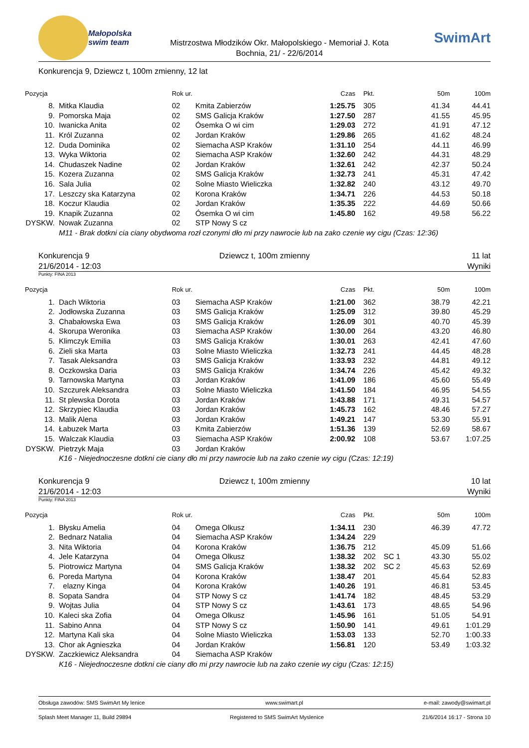Małopolska swim team
Mistrzostwa Młodzików Okr. Małopolskiego - Memoriał J. Kota
Bochnia, 21/ - 22/6/2014
SwimArt
Konkurencja 9, Dziewcz t, 100m zmienny, 12 lat
| Pozycja | | Rok ur. | | Czas | Pkt. | | 50m | 100m |
| --- | --- | --- | --- | --- | --- | --- | --- | --- |
| 8. | Mitka Klaudia | 02 | Kmita Zabierzów | 1:25.75 | 305 | | 41.34 | 44.41 |
| 9. | Pomorska Maja | 02 | SMS Galicja Kraków | 1:27.50 | 287 | | 41.55 | 45.95 |
| 10. | Iwanicka Anita | 02 | Ósemka O wi cim | 1:29.03 | 272 | | 41.91 | 47.12 |
| 11. | Król Zuzanna | 02 | Jordan Kraków | 1:29.86 | 265 | | 41.62 | 48.24 |
| 12. | Duda Dominika | 02 | Siemacha ASP Kraków | 1:31.10 | 254 | | 44.11 | 46.99 |
| 13. | Wyka Wiktoria | 02 | Siemacha ASP Kraków | 1:32.60 | 242 | | 44.31 | 48.29 |
| 14. | Chudaszek Nadine | 02 | Jordan Kraków | 1:32.61 | 242 | | 42.37 | 50.24 |
| 15. | Kozera Zuzanna | 02 | SMS Galicja Kraków | 1:32.73 | 241 | | 45.31 | 47.42 |
| 16. | Sala Julia | 02 | Solne Miasto Wieliczka | 1:32.82 | 240 | | 43.12 | 49.70 |
| 17. | Leszczy ska Katarzyna | 02 | Korona Kraków | 1:34.71 | 226 | | 44.53 | 50.18 |
| 18. | Koczur Klaudia | 02 | Jordan Kraków | 1:35.35 | 222 | | 44.69 | 50.66 |
| 19. | Knapik Zuzanna | 02 | Ósemka O wi cim | 1:45.80 | 162 | | 49.58 | 56.22 |
| DYSKW. | Nowak Zuzanna | 02 | STP Nowy S cz | | | | | |
| | M11 - Brak dotkni cia ciany obydwoma rozł czonymi dło mi przy nawrocie lub na zako czenie wy cigu (Czas: 12:36) | | | | | | | |
Konkurencja 9
21/6/2014 - 12:03
Dziewcz t, 100m zmienny 11 lat
Wyniki
Punkty: FINA 2013
| Pozycja | | Rok ur. | | Czas | Pkt. | | 50m | 100m |
| --- | --- | --- | --- | --- | --- | --- | --- | --- |
| 1. | Dach Wiktoria | 03 | Siemacha ASP Kraków | 1:21.00 | 362 | | 38.79 | 42.21 |
| 2. | Jodłowska Zuzanna | 03 | SMS Galicja Kraków | 1:25.09 | 312 | | 39.80 | 45.29 |
| 3. | Chabałowska Ewa | 03 | SMS Galicja Kraków | 1:26.09 | 301 | | 40.70 | 45.39 |
| 4. | Skorupa Weronika | 03 | Siemacha ASP Kraków | 1:30.00 | 264 | | 43.20 | 46.80 |
| 5. | Klimczyk Emilia | 03 | SMS Galicja Kraków | 1:30.01 | 263 | | 42.41 | 47.60 |
| 6. | Zieli ska Marta | 03 | Solne Miasto Wieliczka | 1:32.73 | 241 | | 44.45 | 48.28 |
| 7. | Tasak Aleksandra | 03 | SMS Galicja Kraków | 1:33.93 | 232 | | 44.81 | 49.12 |
| 8. | Oczkowska Daria | 03 | SMS Galicja Kraków | 1:34.74 | 226 | | 45.42 | 49.32 |
| 9. | Tarnowska Martyna | 03 | Jordan Kraków | 1:41.09 | 186 | | 45.60 | 55.49 |
| 10. | Szczurek Aleksandra | 03 | Solne Miasto Wieliczka | 1:41.50 | 184 | | 46.95 | 54.55 |
| 11. | St plewska Dorota | 03 | Jordan Kraków | 1:43.88 | 171 | | 49.31 | 54.57 |
| 12. | Skrzypiec Klaudia | 03 | Jordan Kraków | 1:45.73 | 162 | | 48.46 | 57.27 |
| 13. | Malik Alena | 03 | Jordan Kraków | 1:49.21 | 147 | | 53.30 | 55.91 |
| 14. | Łabuzek Marta | 03 | Kmita Zabierzów | 1:51.36 | 139 | | 52.69 | 58.67 |
| 15. | Walczak Klaudia | 03 | Siemacha ASP Kraków | 2:00.92 | 108 | | 53.67 | 1:07.25 |
| DYSKW. | Pietrzyk Maja | 03 | Jordan Kraków | | | | | |
| | K16 - Niejednoczesne dotkni cie ciany dło mi przy nawrocie lub na zako czenie wy cigu (Czas: 12:19) | | | | | | | |
Konkurencja 9
21/6/2014 - 12:03
Dziewcz t, 100m zmienny 10 lat
Wyniki
Punkty: FINA 2013
| Pozycja | | Rok ur. | | Czas | Pkt. | | 50m | 100m |
| --- | --- | --- | --- | --- | --- | --- | --- | --- |
| 1. | Błysku Amelia | 04 | Omega Olkusz | 1:34.11 | 230 | | 46.39 | 47.72 |
| 2. | Bednarz Natalia | 04 | Siemacha ASP Kraków | 1:34.24 | 229 | | | |
| 3. | Nita Wiktoria | 04 | Korona Kraków | 1:36.75 | 212 | | 45.09 | 51.66 |
| 4. | Jele Katarzyna | 04 | Omega Olkusz | 1:38.32 | 202 | SC 1 | 43.30 | 55.02 |
| 5. | Piotrowicz Martyna | 04 | SMS Galicja Kraków | 1:38.32 | 202 | SC 2 | 45.63 | 52.69 |
| 6. | Poreda Martyna | 04 | Korona Kraków | 1:38.47 | 201 | | 45.64 | 52.83 |
| 7. | elazny Kinga | 04 | Korona Kraków | 1:40.26 | 191 | | 46.81 | 53.45 |
| 8. | Sopata Sandra | 04 | STP Nowy S cz | 1:41.74 | 182 | | 48.45 | 53.29 |
| 9. | Wojtas Julia | 04 | STP Nowy S cz | 1:43.61 | 173 | | 48.65 | 54.96 |
| 10. | Kaleci ska Zofia | 04 | Omega Olkusz | 1:45.96 | 161 | | 51.05 | 54.91 |
| 11. | Sabino Anna | 04 | STP Nowy S cz | 1:50.90 | 141 | | 49.61 | 1:01.29 |
| 12. | Martyna Kali ska | 04 | Solne Miasto Wieliczka | 1:53.03 | 133 | | 52.70 | 1:00.33 |
| 13. | Chor ak Agnieszka | 04 | Jordan Kraków | 1:56.81 | 120 | | 53.49 | 1:03.32 |
| DYSKW. | Zaczkiewicz Aleksandra | 04 | Siemacha ASP Kraków | | | | | |
| | K16 - Niejednoczesne dotkni cie ciany dło mi przy nawrocie lub na zako czenie wy cigu (Czas: 12:15) | | | | | | | |
Obsługa zawodów: SMS SwimArt My lenice www.swimart.pl e-mail: zawody@swimart.pl
Splash Meet Manager 11, Build 29894 Registered to SMS SwimArt Myslenice 21/6/2014 16:17 - Strona 10